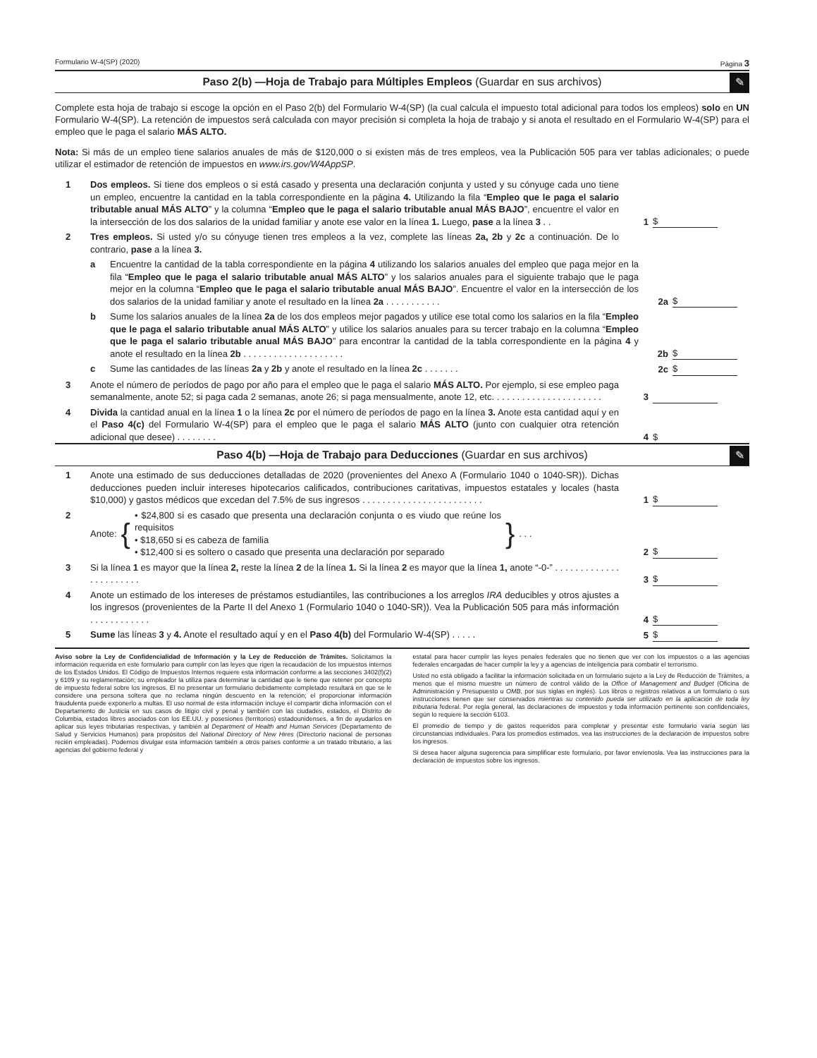Formulario W-4(SP) (2020) Página 3
Paso 2(b) —Hoja de Trabajo para Múltiples Empleos (Guardar en sus archivos)
✎
Complete esta hoja de trabajo si escoge la opción en el Paso 2(b) del Formulario W-4(SP) (la cual calcula el impuesto total adicional para todos los empleos) solo en UN Formulario W-4(SP). La retención de impuestos será calculada con mayor precisión si completa la hoja de trabajo y si anota el resultado en el Formulario W-4(SP) para el empleo que le paga el salario MÁS ALTO.
Nota: Si más de un empleo tiene salarios anuales de más de $120,000 o si existen más de tres empleos, vea la Publicación 505 para ver tablas adicionales; o puede utilizar el estimador de retención de impuestos en www.irs.gov/W4AppSP.
1 Dos empleos. Si tiene dos empleos o si está casado y presenta una declaración conjunta y usted y su cónyuge cada uno tiene un empleo, encuentre la cantidad en la tabla correspondiente en la página 4. Utilizando la fila “Empleo que le paga el salario tributable anual MÁS ALTO” y la columna “Empleo que le paga el salario tributable anual MÁS BAJO”, encuentre el valor en la intersección de los dos salarios de la unidad familiar y anote ese valor en la línea 1. Luego, pase a la línea 3 . .
1 $
2 Tres empleos. Si usted y/o su cónyuge tienen tres empleos a la vez, complete las líneas 2a, 2b y 2c a continuación. De lo contrario, pase a la línea 3.
a Encuentre la cantidad de la tabla correspondiente en la página 4 utilizando los salarios anuales del empleo que paga mejor en la fila “Empleo que le paga el salario tributable anual MÁS ALTO” y los salarios anuales para el siguiente trabajo que le paga mejor en la columna “Empleo que le paga el salario tributable anual MÁS BAJO”. Encuentre el valor en la intersección de los dos salarios de la unidad familiar y anote el resultado en la línea 2a . . . . . . . . . . .
2a $
b Sume los salarios anuales de la línea 2a de los dos empleos mejor pagados y utilice ese total como los salarios en la fila “Empleo que le paga el salario tributable anual MÁS ALTO” y utilice los salarios anuales para su tercer trabajo en la columna “Empleo que le paga el salario tributable anual MÁS BAJO” para encontrar la cantidad de la tabla correspondiente en la página 4 y anote el resultado en la línea 2b . . . . . . . . . . . . . . . . . . . .
2b $
c Sume las cantidades de las líneas 2a y 2b y anote el resultado en la línea 2c . . . . . . . 2c $
3 Anote el número de períodos de pago por año para el empleo que le paga el salario MÁS ALTO. Por ejemplo, si ese empleo paga semanalmente, anote 52; si paga cada 2 semanas, anote 26; si paga mensualmente, anote 12, etc. . . . . . . . . . . . . . . . . . . . . .
3
4 Divida la cantidad anual en la línea 1 o la línea 2c por el número de períodos de pago en la línea 3. Anote esta cantidad aquí y en el Paso 4(c) del Formulario W-4(SP) para el empleo que le paga el salario MÁS ALTO (junto con cualquier otra retención adicional que desee) . . . . . . . .
4 $
Paso 4(b) —Hoja de Trabajo para Deducciones (Guardar en sus archivos)
✎
1 Anote una estimado de sus deducciones detalladas de 2020 (provenientes del Anexo A (Formulario 1040 o 1040-SR)). Dichas deducciones pueden incluir intereses hipotecarios calificados, contribuciones caritativas, impuestos estatales y locales (hasta $10,000) y gastos médicos que excedan del 7.5% de sus ingresos . . . . . . . . . . . . . . . . . . . . . . . .
1 $
2 Anote: { • $24,800 si es casado que presenta una declaración conjunta o es viudo que reúne los requisitos
• $18,650 si es cabeza de familia
• $12,400 si es soltero o casado que presenta una declaración por separado } . . .
2 $
3 Si la línea 1 es mayor que la línea 2, reste la línea 2 de la línea 1. Si la línea 2 es mayor que la línea 1, anote “-0-” . . . . . . . . . . . . . . . . . . . . . . .
3 $
4 Anote un estimado de los intereses de préstamos estudiantiles, las contribuciones a los arreglos IRA deducibles y otros ajustes a los ingresos (provenientes de la Parte II del Anexo 1 (Formulario 1040 o 1040-SR)). Vea la Publicación 505 para más información . . . . . . . . . . . .
4 $
5 Sume las líneas 3 y 4. Anote el resultado aquí y en el Paso 4(b) del Formulario W-4(SP) . . . . .
5 $
Aviso sobre la Ley de Confidencialidad de Información y la Ley de Reducción de Trámites. Solicitamos la información requerida en este formulario para cumplir con las leyes que rigen la recaudación de los impuestos internos de los Estados Unidos. El Código de Impuestos Internos requiere esta información conforme a las secciones 3402(f)(2) y 6109 y su reglamentación; su empleador la utiliza para determinar la cantidad que le tiene que retener por concepto de impuesto federal sobre los ingresos. El no presentar un formulario debidamente completado resultará en que se le considere una persona soltera que no reclama ningún descuento en la retención; el proporcionar información fraudulenta puede exponerlo a multas. El uso normal de esta información incluye el compartir dicha información con el Departamento de Justicia en sus casos de litigio civil y penal y también con las ciudades, estados, el Distrito de Columbia, estados libres asociados con los EE.UU. y posesiones (territorios) estadounidenses, a fin de ayudarlos en aplicar sus leyes tributarias respectivas, y también al Department of Health and Human Services (Departamento de Salud y Servicios Humanos) para propósitos del National Directory of New Hires (Directorio nacional de personas recién empleadas). Podemos divulgar esta información también a otros países conforme a un tratado tributario, a las agencias del gobierno federal y
estatal para hacer cumplir las leyes penales federales que no tienen que ver con los impuestos o a las agencias federales encargadas de hacer cumplir la ley y a agencias de inteligencia para combatir el terrorismo.
Usted no está obligado a facilitar la información solicitada en un formulario sujeto a la Ley de Reducción de Trámites, a menos que el mismo muestre un número de control válido de la Office of Management and Budget (Oficina de Administración y Presupuesto u OMB, por sus siglas en inglés). Los libros o registros relativos a un formulario o sus instrucciones tienen que ser conservados mientras su contenido pueda ser utilizado en la aplicación de toda ley tributaria federal. Por regla general, las declaraciones de impuestos y toda información pertinente son confidenciales, según lo requiere la sección 6103.
El promedio de tiempo y de gastos requeridos para completar y presentar este formulario varía según las circunstancias individuales. Para los promedios estimados, vea las instrucciones de la declaración de impuestos sobre los ingresos.
Si desea hacer alguna sugerencia para simplificar este formulario, por favor envíenosla. Vea las instrucciones para la declaración de impuestos sobre los ingresos.